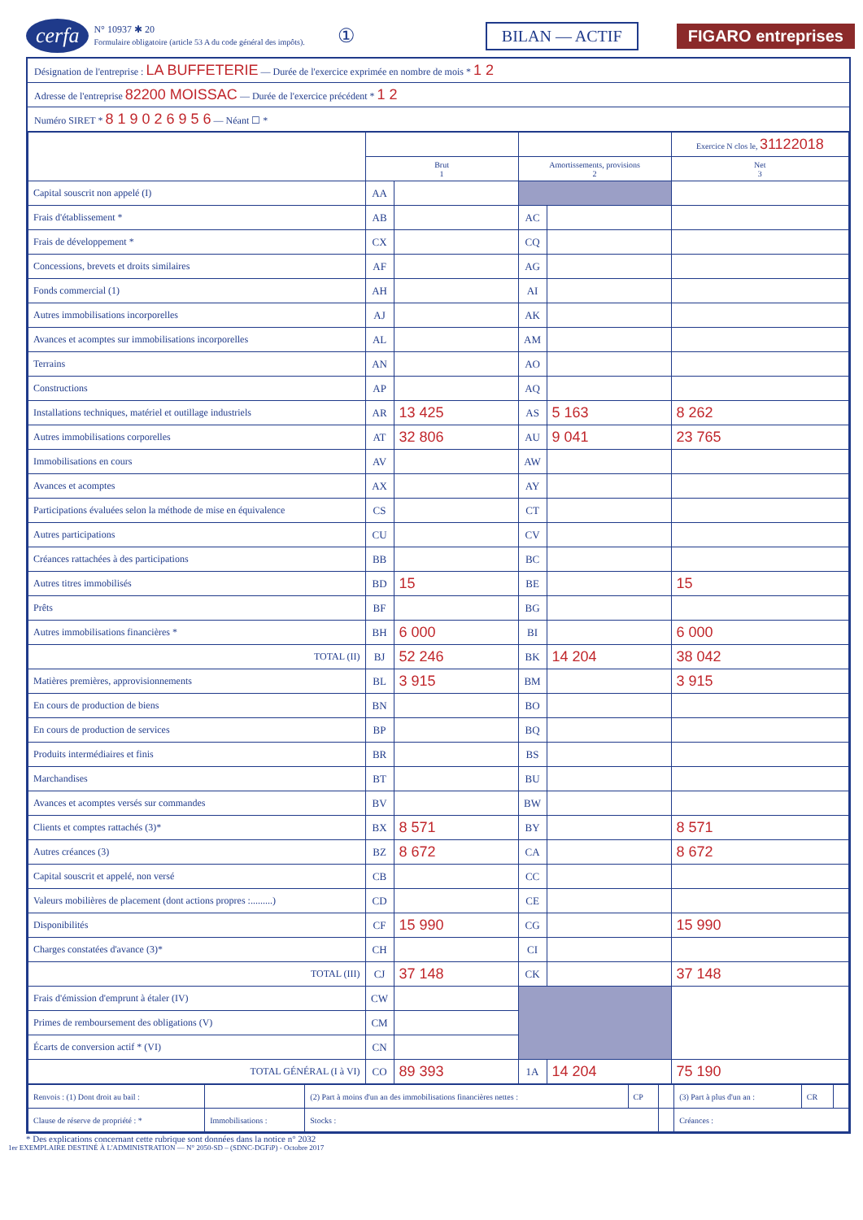cerfa N° 10937 ✱ 20
Formulaire obligatoire (article 53 A du code général des impôts). ① BILAN — ACTIF FIGARO entreprises
Désignation de l'entreprise : LA BUFFETERIE — Durée de l'exercice exprimée en nombre de mois * 1 2
Adresse de l'entreprise 82200 MOISSAC — Durée de l'exercice précédent * 1 2
Numéro SIRET * 8 1 9 0 2 6 9 5 6 — Néant ☐ *
| | | | | | Exercice N clos le, 31122018 |
| --- | --- | --- | --- | --- | --- |
| | Brut 1 | | Amortissements, provisions 2 | | Net 3 |
| Capital souscrit non appelé (I) | AA | | | | |
| Frais d'établissement * | AB | | AC | | |
| Frais de développement * | CX | | CQ | | |
| Concessions, brevets et droits similaires | AF | | AG | | |
| Fonds commercial (1) | AH | | AI | | |
| Autres immobilisations incorporelles | AJ | | AK | | |
| Avances et acomptes sur immobilisations incorporelles | AL | | AM | | |
| Terrains | AN | | AO | | |
| Constructions | AP | | AQ | | |
| Installations techniques, matériel et outillage industriels | AR | 13 425 | AS | 5 163 | 8 262 |
| Autres immobilisations corporelles | AT | 32 806 | AU | 9 041 | 23 765 |
| Immobilisations en cours | AV | | AW | | |
| Avances et acomptes | AX | | AY | | |
| Participations évaluées selon la méthode de mise en équivalence | CS | | CT | | |
| Autres participations | CU | | CV | | |
| Créances rattachées à des participations | BB | | BC | | |
| Autres titres immobilisés | BD | 15 | BE | | 15 |
| Prêts | BF | | BG | | |
| Autres immobilisations financières * | BH | 6 000 | BI | | 6 000 |
| TOTAL (II) | BJ | 52 246 | BK | 14 204 | 38 042 |
| Matières premières, approvisionnements | BL | 3 915 | BM | | 3 915 |
| En cours de production de biens | BN | | BO | | |
| En cours de production de services | BP | | BQ | | |
| Produits intermédiaires et finis | BR | | BS | | |
| Marchandises | BT | | BU | | |
| Avances et acomptes versés sur commandes | BV | | BW | | |
| Clients et comptes rattachés (3)* | BX | 8 571 | BY | | 8 571 |
| Autres créances (3) | BZ | 8 672 | CA | | 8 672 |
| Capital souscrit et appelé, non versé | CB | | CC | | |
| Valeurs mobilières de placement (dont actions propres :.........) | CD | | CE | | |
| Disponibilités | CF | 15 990 | CG | | 15 990 |
| Charges constatées d'avance (3)* | CH | | CI | | |
| TOTAL (III) | CJ | 37 148 | CK | | 37 148 |
| Frais d'émission d'emprunt à étaler (IV) | CW | | | | |
| Primes de remboursement des obligations (V) | CM | | | | |
| Écarts de conversion actif * (VI) | CN | | | | |
| TOTAL GÉNÉRAL (I à VI) | CO | 89 393 | 1A | 14 204 | 75 190 |
| Renvois : (1) Dont droit au bail : | | (2) Part à moins d'un an des immobilisations financières nettes : | CP | | (3) Part à plus d'un an : | CR | |
| Clause de réserve de propriété : * | Immobilisations : | Stocks : | | | Créances : | | |
* Des explications concernant cette rubrique sont données dans la notice n° 2032
1er EXEMPLAIRE DESTINÉ À L'ADMINISTRATION — N° 2050-SD – (SDNC-DGFiP) - Octobre 2017